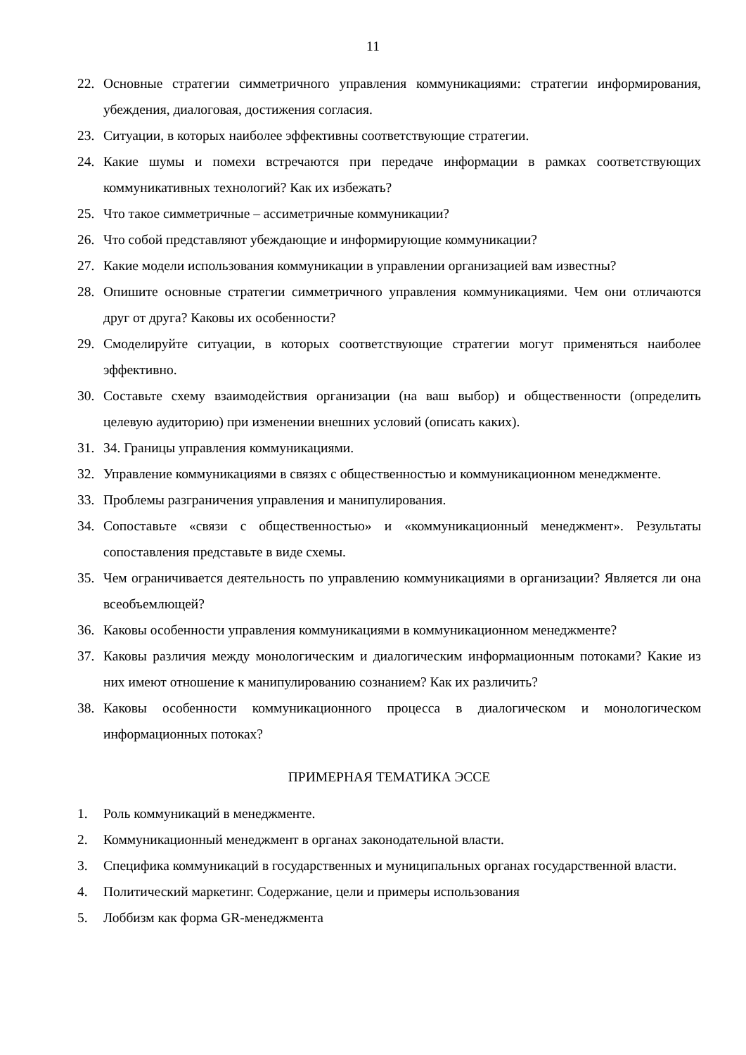11
22. Основные стратегии симметричного управления коммуникациями: стратегии информирования, убеждения, диалоговая, достижения согласия.
23. Ситуации, в которых наиболее эффективны соответствующие стратегии.
24. Какие шумы и помехи встречаются при передаче информации в рамках соответствующих коммуникативных технологий? Как их избежать?
25. Что такое симметричные – ассиметричные коммуникации?
26. Что собой представляют убеждающие и информирующие коммуникации?
27. Какие модели использования коммуникации в управлении организацией вам известны?
28. Опишите основные стратегии симметричного управления коммуникациями. Чем они отличаются друг от друга? Каковы их особенности?
29. Смоделируйте ситуации, в которых соответствующие стратегии могут применяться наиболее эффективно.
30. Составьте схему взаимодействия организации (на ваш выбор) и общественности (определить целевую аудиторию) при изменении внешних условий (описать каких).
31. 34. Границы управления коммуникациями.
32. Управление коммуникациями в связях с общественностью и коммуникационном менеджменте.
33. Проблемы разграничения управления и манипулирования.
34. Сопоставьте «связи с общественностью» и «коммуникационный менеджмент». Результаты сопоставления представьте в виде схемы.
35. Чем ограничивается деятельность по управлению коммуникациями в организации? Является ли она всеобъемлющей?
36. Каковы особенности управления коммуникациями в коммуникационном менеджменте?
37. Каковы различия между монологическим и диалогическим информационным потоками? Какие из них имеют отношение к манипулированию сознанием? Как их различить?
38. Каковы особенности коммуникационного процесса в диалогическом и монологическом информационных потоках?
ПРИМЕРНАЯ ТЕМАТИКА ЭССЕ
1. Роль коммуникаций в менеджменте.
2. Коммуникационный менеджмент в органах законодательной власти.
3. Специфика коммуникаций в государственных и муниципальных органах государственной власти.
4. Политический маркетинг. Содержание, цели и примеры использования
5. Лоббизм как форма GR-менеджмента